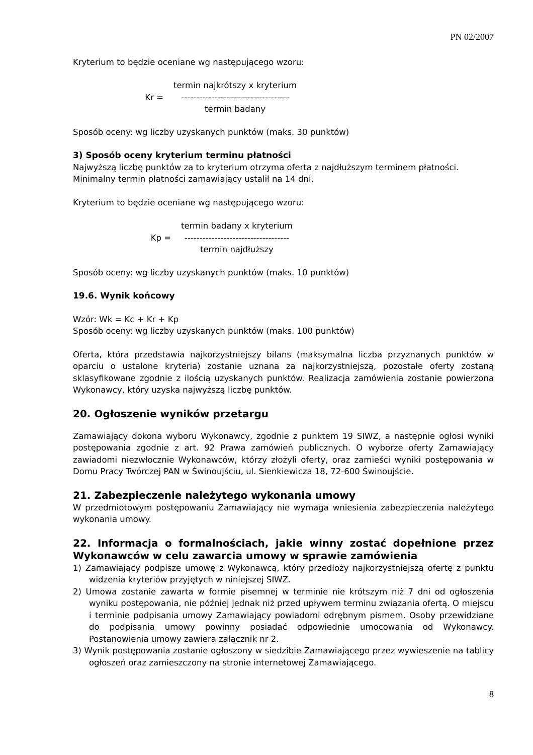PN 02/2007
Kryterium to będzie oceniane wg następującego wzoru:
Kr =
termin najkrótszy x kryterium
------------------------------------
termin badany
Sposób oceny: wg liczby uzyskanych punktów (maks. 30 punktów)
3) Sposób oceny kryterium terminu płatności
Najwyższą liczbę punktów za to kryterium otrzyma oferta z najdłuższym terminem płatności. Minimalny termin płatności zamawiający ustalił na 14 dni.
Kryterium to będzie oceniane wg następującego wzoru:
Kp =
termin badany x kryterium
-----------------------------------
termin najdłuższy
Sposób oceny: wg liczby uzyskanych punktów (maks. 10 punktów)
19.6. Wynik końcowy
Wzór: Wk = Kc + Kr + Kp
Sposób oceny: wg liczby uzyskanych punktów (maks. 100 punktów)
Oferta, która przedstawia najkorzystniejszy bilans (maksymalna liczba przyznanych punktów w oparciu o ustalone kryteria) zostanie uznana za najkorzystniejszą, pozostałe oferty zostaną sklasyfikowane zgodnie z ilością uzyskanych punktów. Realizacja zamówienia zostanie powierzona Wykonawcy, który uzyska najwyższą liczbę punktów.
20. Ogłoszenie wyników przetargu
Zamawiający dokona wyboru Wykonawcy, zgodnie z punktem 19 SIWZ, a następnie ogłosi wyniki postępowania zgodnie z art. 92 Prawa zamówień publicznych. O wyborze oferty Zamawiający zawiadomi niezwłocznie Wykonawców, którzy złożyli oferty, oraz zamieści wyniki postępowania w Domu Pracy Twórczej PAN w Świnoujściu, ul. Sienkiewicza 18, 72-600 Świnoujście.
21. Zabezpieczenie należytego wykonania umowy
W przedmiotowym postępowaniu Zamawiający nie wymaga wniesienia zabezpieczenia należytego wykonania umowy.
22. Informacja o formalnościach, jakie winny zostać dopełnione przez Wykonawców w celu zawarcia umowy w sprawie zamówienia
1) Zamawiający podpisze umowę z Wykonawcą, który przedłoży najkorzystniejszą ofertę z punktu widzenia kryteriów przyjętych w niniejszej SIWZ.
2) Umowa zostanie zawarta w formie pisemnej w terminie nie krótszym niż 7 dni od ogłoszenia wyniku postępowania, nie później jednak niż przed upływem terminu związania ofertą. O miejscu i terminie podpisania umowy Zamawiający powiadomi odrębnym pismem. Osoby przewidziane do podpisania umowy powinny posiadać odpowiednie umocowania od Wykonawcy. Postanowienia umowy zawiera załącznik nr 2.
3) Wynik postępowania zostanie ogłoszony w siedzibie Zamawiającego przez wywieszenie na tablicy ogłoszeń oraz zamieszczony na stronie internetowej Zamawiającego.
8